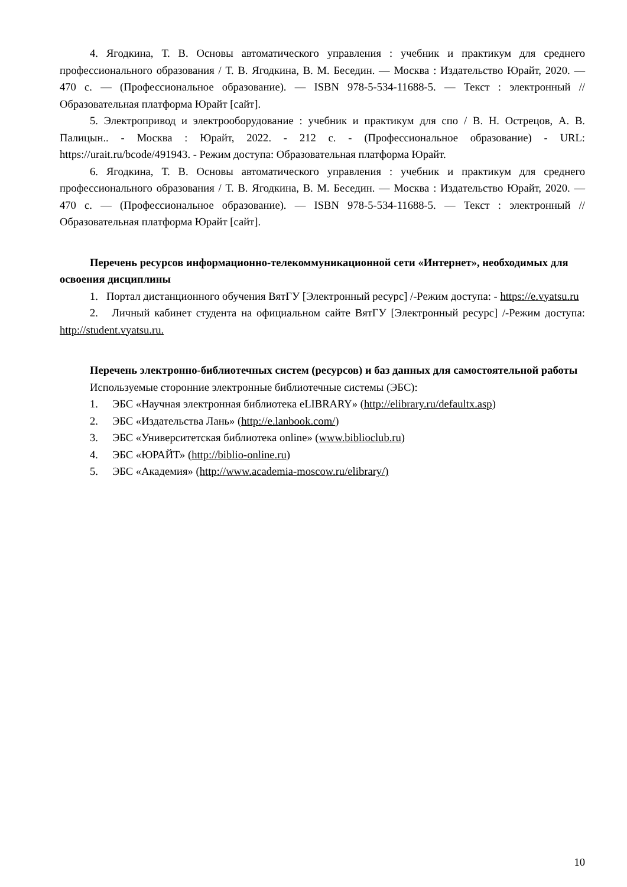4. Ягодкина, Т. В. Основы автоматического управления : учебник и практикум для среднего профессионального образования / Т. В. Ягодкина, В. М. Беседин. — Москва : Издательство Юрайт, 2020. — 470 с. — (Профессиональное образование). — ISBN 978-5-534-11688-5. — Текст : электронный // Образовательная платформа Юрайт [сайт].
5. Электропривод и электрооборудование : учебник и практикум для спо / В. Н. Острецов, А. В. Палицын.. - Москва : Юрайт, 2022. - 212 с. - (Профессиональное образование) - URL: https://urait.ru/bcode/491943. - Режим доступа: Образовательная платформа Юрайт.
6. Ягодкина, Т. В. Основы автоматического управления : учебник и практикум для среднего профессионального образования / Т. В. Ягодкина, В. М. Беседин. — Москва : Издательство Юрайт, 2020. — 470 с. — (Профессиональное образование). — ISBN 978-5-534-11688-5. — Текст : электронный // Образовательная платформа Юрайт [сайт].
Перечень ресурсов информационно-телекоммуникационной сети «Интернет», необходимых для освоения дисциплины
1. Портал дистанционного обучения ВятГУ [Электронный ресурс] /-Режим доступа: - https://e.vyatsu.ru
2. Личный кабинет студента на официальном сайте ВятГУ [Электронный ресурс] /-Режим доступа: http://student.vyatsu.ru.
Перечень электронно-библиотечных систем (ресурсов) и баз данных для самостоятельной работы
Используемые сторонние электронные библиотечные системы (ЭБС):
1. ЭБС «Научная электронная библиотека eLIBRARY» (http://elibrary.ru/defaultx.asp)
2. ЭБС «Издательства Лань» (http://e.lanbook.com/)
3. ЭБС «Университетская библиотека online» (www.biblioclub.ru)
4. ЭБС «ЮРАЙТ» (http://biblio-online.ru)
5. ЭБС «Академия» (http://www.academia-moscow.ru/elibrary/)
10